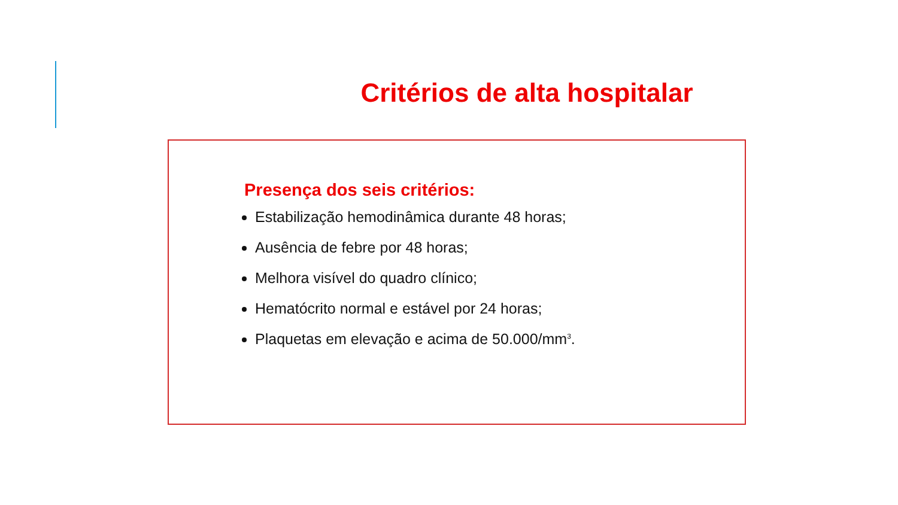Critérios de alta hospitalar
Presença dos seis critérios:
Estabilização hemodinâmica durante 48 horas;
Ausência de febre por 48 horas;
Melhora visível do quadro clínico;
Hematócrito normal e estável por 24 horas;
Plaquetas em elevação e acima de 50.000/mm<sup>3</sup>.